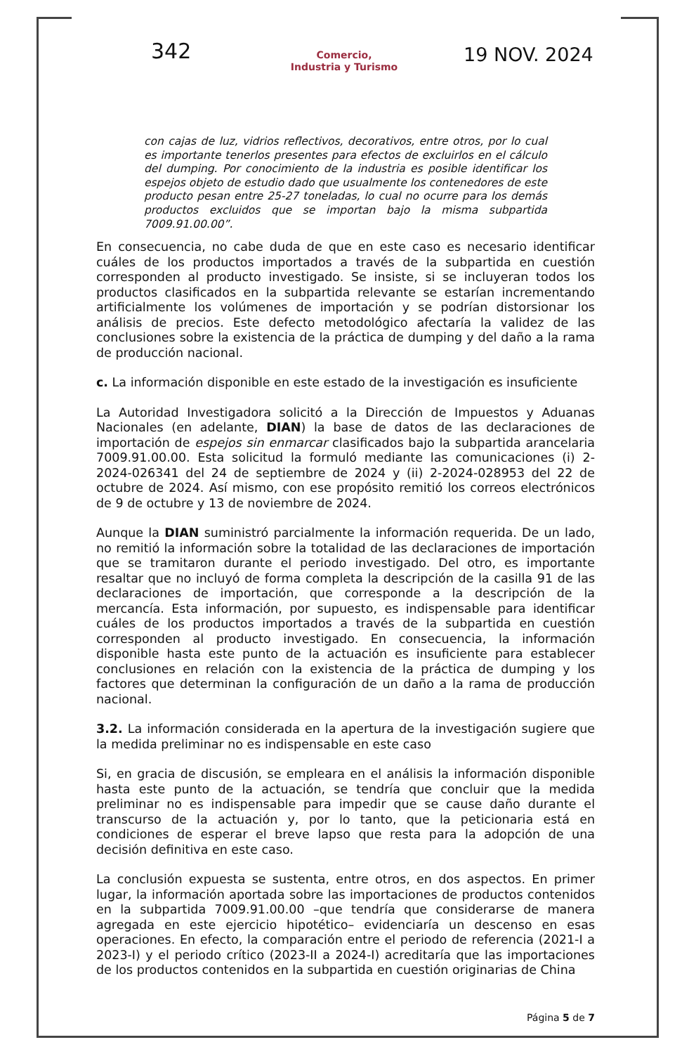342
Comercio,
Industria y Turismo
19 NOV. 2024
con cajas de luz, vidrios reflectivos, decorativos, entre otros, por lo cual es importante tenerlos presentes para efectos de excluirlos en el cálculo del dumping. Por conocimiento de la industria es posible identificar los espejos objeto de estudio dado que usualmente los contenedores de este producto pesan entre 25-27 toneladas, lo cual no ocurre para los demás productos excluidos que se importan bajo la misma subpartida 7009.91.00.00”.
En consecuencia, no cabe duda de que en este caso es necesario identificar cuáles de los productos importados a través de la subpartida en cuestión corresponden al producto investigado. Se insiste, si se incluyeran todos los productos clasificados en la subpartida relevante se estarían incrementando artificialmente los volúmenes de importación y se podrían distorsionar los análisis de precios. Este defecto metodológico afectaría la validez de las conclusiones sobre la existencia de la práctica de dumping y del daño a la rama de producción nacional.
c. La información disponible en este estado de la investigación es insuficiente
La Autoridad Investigadora solicitó a la Dirección de Impuestos y Aduanas Nacionales (en adelante, DIAN) la base de datos de las declaraciones de importación de espejos sin enmarcar clasificados bajo la subpartida arancelaria 7009.91.00.00. Esta solicitud la formuló mediante las comunicaciones (i) 2-2024-026341 del 24 de septiembre de 2024 y (ii) 2-2024-028953 del 22 de octubre de 2024. Así mismo, con ese propósito remitió los correos electrónicos de 9 de octubre y 13 de noviembre de 2024.
Aunque la DIAN suministró parcialmente la información requerida. De un lado, no remitió la información sobre la totalidad de las declaraciones de importación que se tramitaron durante el periodo investigado. Del otro, es importante resaltar que no incluyó de forma completa la descripción de la casilla 91 de las declaraciones de importación, que corresponde a la descripción de la mercancía. Esta información, por supuesto, es indispensable para identificar cuáles de los productos importados a través de la subpartida en cuestión corresponden al producto investigado. En consecuencia, la información disponible hasta este punto de la actuación es insuficiente para establecer conclusiones en relación con la existencia de la práctica de dumping y los factores que determinan la configuración de un daño a la rama de producción nacional.
3.2. La información considerada en la apertura de la investigación sugiere que la medida preliminar no es indispensable en este caso
Si, en gracia de discusión, se empleara en el análisis la información disponible hasta este punto de la actuación, se tendría que concluir que la medida preliminar no es indispensable para impedir que se cause daño durante el transcurso de la actuación y, por lo tanto, que la peticionaria está en condiciones de esperar el breve lapso que resta para la adopción de una decisión definitiva en este caso.
La conclusión expuesta se sustenta, entre otros, en dos aspectos. En primer lugar, la información aportada sobre las importaciones de productos contenidos en la subpartida 7009.91.00.00 –que tendría que considerarse de manera agregada en este ejercicio hipotético– evidenciaría un descenso en esas operaciones. En efecto, la comparación entre el periodo de referencia (2021-I a 2023-I) y el periodo crítico (2023-II a 2024-I) acreditaría que las importaciones de los productos contenidos en la subpartida en cuestión originarias de China
Página 5 de 7